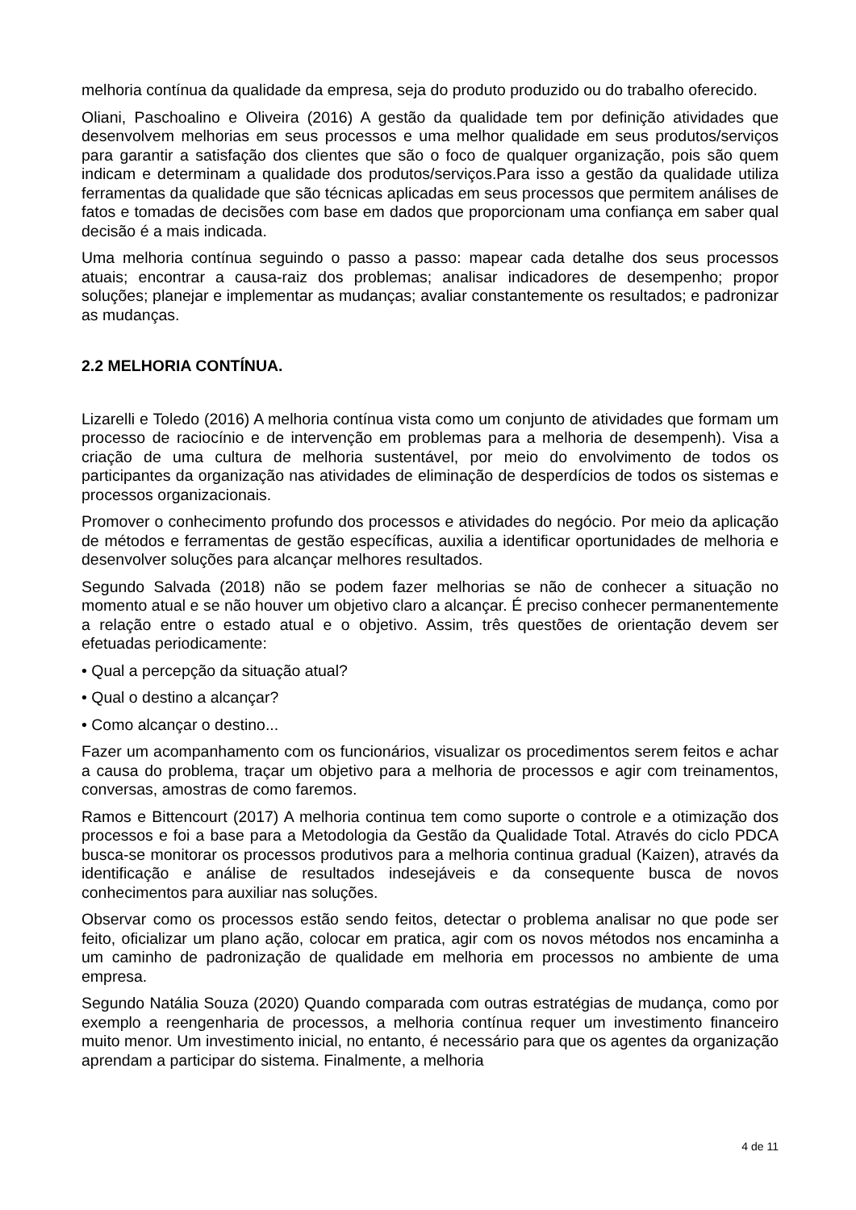melhoria contínua da qualidade da empresa, seja do produto produzido ou do trabalho oferecido.
Oliani, Paschoalino e Oliveira (2016) A gestão da qualidade tem por definição atividades que desenvolvem melhorias em seus processos e uma melhor qualidade em seus produtos/serviços para garantir a satisfação dos clientes que são o foco de qualquer organização, pois são quem indicam e determinam a qualidade dos produtos/serviços.Para isso a gestão da qualidade utiliza ferramentas da qualidade que são técnicas aplicadas em seus processos que permitem análises de fatos e tomadas de decisões com base em dados que proporcionam uma confiança em saber qual decisão é a mais indicada.
Uma melhoria contínua seguindo o passo a passo: mapear cada detalhe dos seus processos atuais; encontrar a causa-raiz dos problemas; analisar indicadores de desempenho; propor soluções; planejar e implementar as mudanças; avaliar constantemente os resultados; e padronizar as mudanças.
2.2 MELHORIA CONTÍNUA.
Lizarelli e Toledo (2016) A melhoria contínua vista como um conjunto de atividades que formam um processo de raciocínio e de intervenção em problemas para a melhoria de desempenh). Visa a criação de uma cultura de melhoria sustentável, por meio do envolvimento de todos os participantes da organização nas atividades de eliminação de desperdícios de todos os sistemas e processos organizacionais.
Promover o conhecimento profundo dos processos e atividades do negócio. Por meio da aplicação de métodos e ferramentas de gestão específicas, auxilia a identificar oportunidades de melhoria e desenvolver soluções para alcançar melhores resultados.
Segundo Salvada (2018) não se podem fazer melhorias se não de conhecer a situação no momento atual e se não houver um objetivo claro a alcançar. É preciso conhecer permanentemente a relação entre o estado atual e o objetivo. Assim, três questões de orientação devem ser efetuadas periodicamente:
• Qual a percepção da situação atual?
• Qual o destino a alcançar?
• Como alcançar o destino...
Fazer um acompanhamento com os funcionários, visualizar os procedimentos serem feitos e achar a causa do problema, traçar um objetivo para a melhoria de processos e agir com treinamentos, conversas, amostras de como faremos.
Ramos e Bittencourt (2017) A melhoria continua tem como suporte o controle e a otimização dos processos e foi a base para a Metodologia da Gestão da Qualidade Total. Através do ciclo PDCA busca-se monitorar os processos produtivos para a melhoria continua gradual (Kaizen), através da identificação e análise de resultados indesejáveis e da consequente busca de novos conhecimentos para auxiliar nas soluções.
Observar como os processos estão sendo feitos, detectar o problema analisar no que pode ser feito, oficializar um plano ação, colocar em pratica, agir com os novos métodos nos encaminha a um caminho de padronização de qualidade em melhoria em processos no ambiente de uma empresa.
Segundo Natália Souza (2020) Quando comparada com outras estratégias de mudança, como por exemplo a reengenharia de processos, a melhoria contínua requer um investimento financeiro muito menor. Um investimento inicial, no entanto, é necessário para que os agentes da organização aprendam a participar do sistema. Finalmente, a melhoria
4 de 11